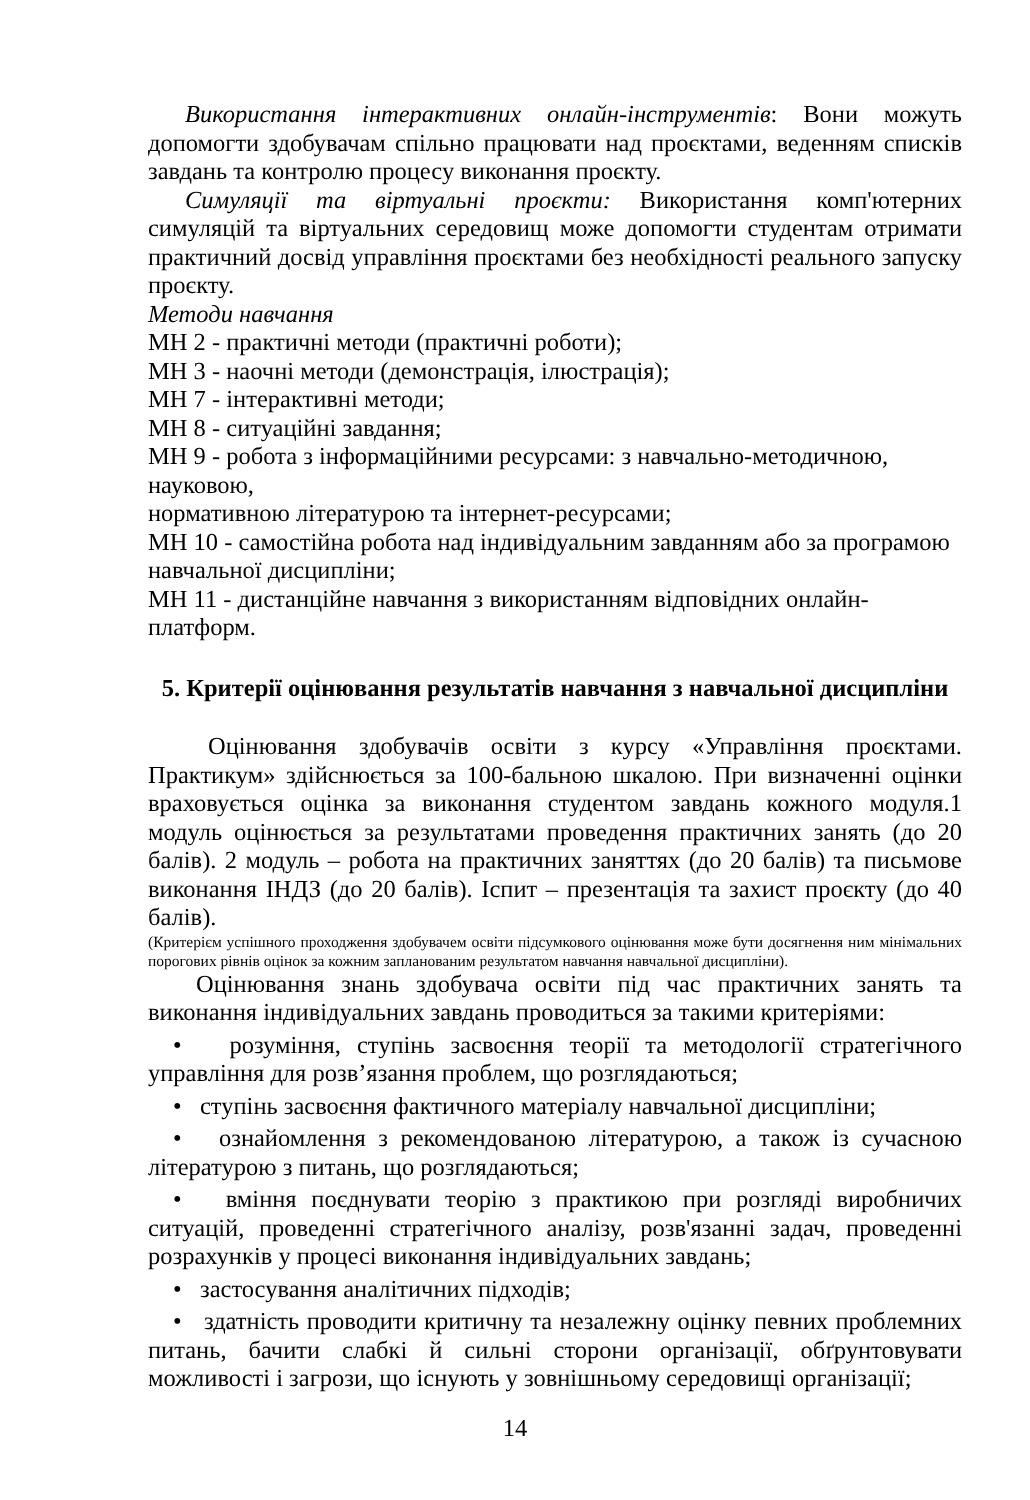Використання інтерактивних онлайн-інструментів: Вони можуть допомогти здобувачам спільно працювати над проєктами, веденням списків завдань та контролю процесу виконання проєкту.
Симуляції та віртуальні проєкти: Використання комп'ютерних симуляцій та віртуальних середовищ може допомогти студентам отримати практичний досвід управління проєктами без необхідності реального запуску проєкту.
Методи навчання
МН 2 - практичні методи (практичні роботи);
МН 3 - наочні методи (демонстрація, ілюстрація);
МН 7 - інтерактивні методи;
МН 8 - ситуаційні завдання;
МН 9 - робота з інформаційними ресурсами: з навчально-методичною, науковою,
нормативною літературою та інтернет-ресурсами;
МН 10 - самостійна робота над індивідуальним завданням або за програмою навчальної дисципліни;
МН 11 - дистанційне навчання з використанням відповідних онлайн-платформ.
5. Критерії оцінювання результатів навчання з навчальної дисципліни
Оцінювання здобувачів освіти з курсу «Управління проєктами. Практикум» здійснюється за 100-бальною шкалою. При визначенні оцінки враховується оцінка за виконання студентом завдань кожного модуля.1 модуль оцінюється за результатами проведення практичних занять (до 20 балів). 2 модуль – робота на практичних заняттях (до 20 балів) та письмове виконання ІНДЗ (до 20 балів). Іспит – презентація та захист проєкту (до 40 балів).
(Критерієм успішного проходження здобувачем освіти підсумкового оцінювання може бути досягнення ним мінімальних порогових рівнів оцінок за кожним запланованим результатом навчання навчальної дисципліни).
Оцінювання знань здобувача освіти під час практичних занять та виконання індивідуальних завдань проводиться за такими критеріями:
• розуміння, ступінь засвоєння теорії та методології стратегічного управління для розв’язання проблем, що розглядаються;
• ступінь засвоєння фактичного матеріалу навчальної дисципліни;
• ознайомлення з рекомендованою літературою, а також із сучасною літературою з питань, що розглядаються;
• вміння поєднувати теорію з практикою при розгляді виробничих ситуацій, проведенні стратегічного аналізу, розв'язанні задач, проведенні розрахунків у процесі виконання індивідуальних завдань;
• застосування аналітичних підходів;
• здатність проводити критичну та незалежну оцінку певних проблемних питань, бачити слабкі й сильні сторони організації, обґрунтовувати можливості і загрози, що існують у зовнішньому середовищі організації;
14